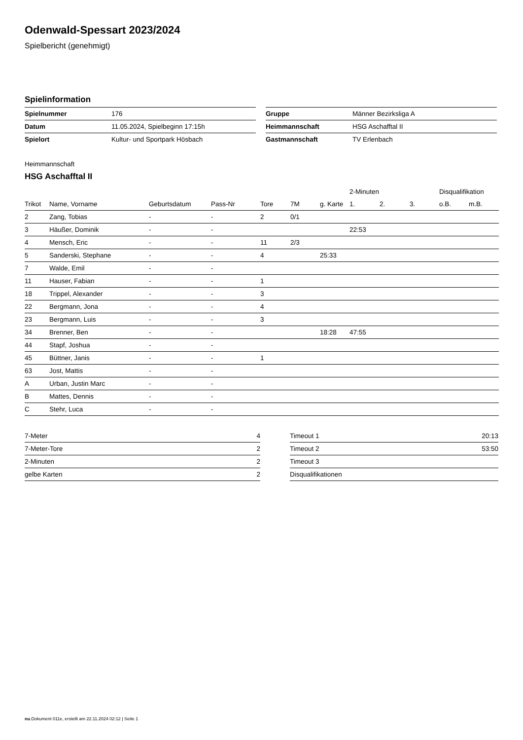Odenwald-Spessart 2023/2024
Spielbericht (genehmigt)
Spielinformation
| Spielnummer | 176 |
| Datum | 11.05.2024, Spielbeginn 17:15h |
| Spielort | Kultur- und Sportpark Hösbach |
| Gruppe | Männer Bezirksliga A |
| Heimmannschaft | HSG Aschafftal II |
| Gastmannschaft | TV Erlenbach |
Heimmannschaft
HSG Aschafftal II
| | | | | | | | 2-Minuten | | | Disqualifikation | |
| --- | --- | --- | --- | --- | --- | --- | --- | --- | --- | --- | --- |
| Trikot | Name, Vorname | Geburtsdatum | Pass-Nr | Tore | 7M | g. Karte | 1. | 2. | 3. | o.B. | m.B. |
| 2 | Zang, Tobias | - | - | 2 | 0/1 | | | | | | |
| 3 | Häußer, Dominik | - | - | | | | 22:53 | | | | |
| 4 | Mensch, Eric | - | - | 11 | 2/3 | | | | | | |
| 5 | Sanderski, Stephane | - | - | 4 | | 25:33 | | | | | |
| 7 | Walde, Emil | - | - | | | | | | | | |
| 11 | Hauser, Fabian | - | - | 1 | | | | | | | |
| 18 | Trippel, Alexander | - | - | 3 | | | | | | | |
| 22 | Bergmann, Jona | - | - | 4 | | | | | | | |
| 23 | Bergmann, Luis | - | - | 3 | | | | | | | |
| 34 | Brenner, Ben | - | - | | | 18:28 | 47:55 | | | | |
| 44 | Stapf, Joshua | - | - | | | | | | | | |
| 45 | Büttner, Janis | - | - | 1 | | | | | | | |
| 63 | Jost, Mattis | - | - | | | | | | | | |
| A | Urban, Justin Marc | - | - | | | | | | | | |
| B | Mattes, Dennis | - | - | | | | | | | | |
| C | Stehr, Luca | - | - | | | | | | | | |
| 7-Meter | 4 |
| 7-Meter-Tore | 2 |
| 2-Minuten | 2 |
| gelbe Karten | 2 |
| Timeout 1 | 20:13 |
| Timeout 2 | 53:50 |
| Timeout 3 | |
| Disqualifikationen | |
nu.Dokument 011e, erstellt am 22.11.2024 02:12 | Seite 1